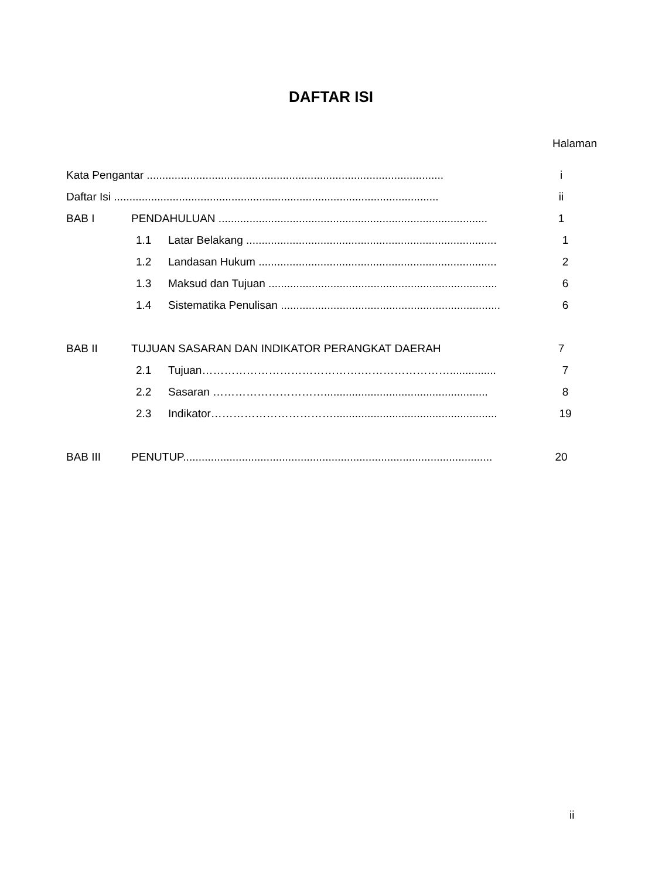DAFTAR ISI
Halaman
Kata Pengantar ................................................................................................ i
Daftar Isi ......................................................................................................... ii
BAB I PENDAHULUAN ....................................................................................... 1
1.1 Latar Belakang ................................................................................. 1
1.2 Landasan Hukum ............................................................................. 2
1.3 Maksud dan Tujuan .......................................................................... 6
1.4 Sistematika Penulisan ....................................................................... 6
BAB II TUJUAN SASARAN DAN INDIKATOR PERANGKAT DAERAH 7
2.1 Tujuan…………………………………….……………………............... 7
2.2 Sasaran …………………………..................................................... 8
2.3 Indikator……………………………..................................................... 19
BAB III PENUTUP.................................................................................................... 20
ii